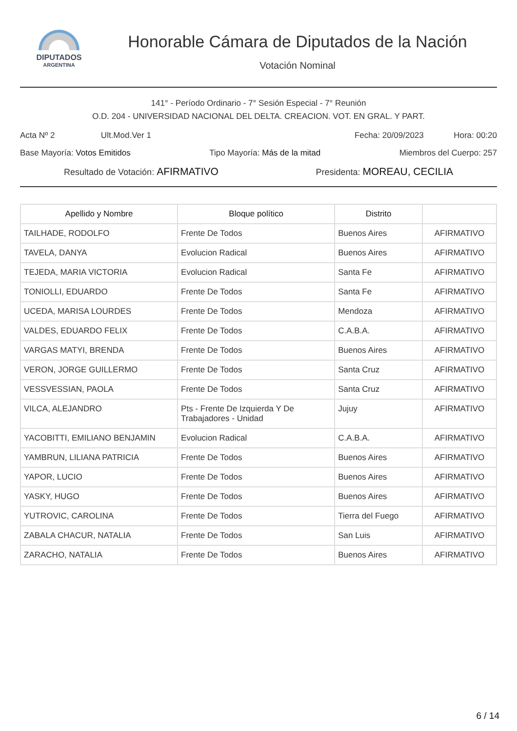DIPUTADOS
ARGENTINA
Honorable Cámara de Diputados de la Nación
Votación Nominal
141° - Período Ordinario - 7° Sesión Especial - 7° Reunión
O.D. 204 - UNIVERSIDAD NACIONAL DEL DELTA. CREACION. VOT. EN GRAL. Y PART.
Acta Nº 2 Ult.Mod.Ver 1 Fecha: 20/09/2023 Hora: 00:20
Base Mayoría: Votos Emitidos Tipo Mayoría: Más de la mitad Miembros del Cuerpo: 257
Resultado de Votación: AFIRMATIVO Presidenta: MOREAU, CECILIA
| Apellido y Nombre | Bloque político | Distrito | |
| --- | --- | --- | --- |
| TAILHADE, RODOLFO | Frente De Todos | Buenos Aires | AFIRMATIVO |
| TAVELA, DANYA | Evolucion Radical | Buenos Aires | AFIRMATIVO |
| TEJEDA, MARIA VICTORIA | Evolucion Radical | Santa Fe | AFIRMATIVO |
| TONIOLLI, EDUARDO | Frente De Todos | Santa Fe | AFIRMATIVO |
| UCEDA, MARISA LOURDES | Frente De Todos | Mendoza | AFIRMATIVO |
| VALDES, EDUARDO FELIX | Frente De Todos | C.A.B.A. | AFIRMATIVO |
| VARGAS MATYI, BRENDA | Frente De Todos | Buenos Aires | AFIRMATIVO |
| VERON, JORGE GUILLERMO | Frente De Todos | Santa Cruz | AFIRMATIVO |
| VESSVESSIAN, PAOLA | Frente De Todos | Santa Cruz | AFIRMATIVO |
| VILCA, ALEJANDRO | Pts - Frente De Izquierda Y De Trabajadores - Unidad | Jujuy | AFIRMATIVO |
| YACOBITTI, EMILIANO BENJAMIN | Evolucion Radical | C.A.B.A. | AFIRMATIVO |
| YAMBRUN, LILIANA PATRICIA | Frente De Todos | Buenos Aires | AFIRMATIVO |
| YAPOR, LUCIO | Frente De Todos | Buenos Aires | AFIRMATIVO |
| YASKY, HUGO | Frente De Todos | Buenos Aires | AFIRMATIVO |
| YUTROVIC, CAROLINA | Frente De Todos | Tierra del Fuego | AFIRMATIVO |
| ZABALA CHACUR, NATALIA | Frente De Todos | San Luis | AFIRMATIVO |
| ZARACHO, NATALIA | Frente De Todos | Buenos Aires | AFIRMATIVO |
6 / 14